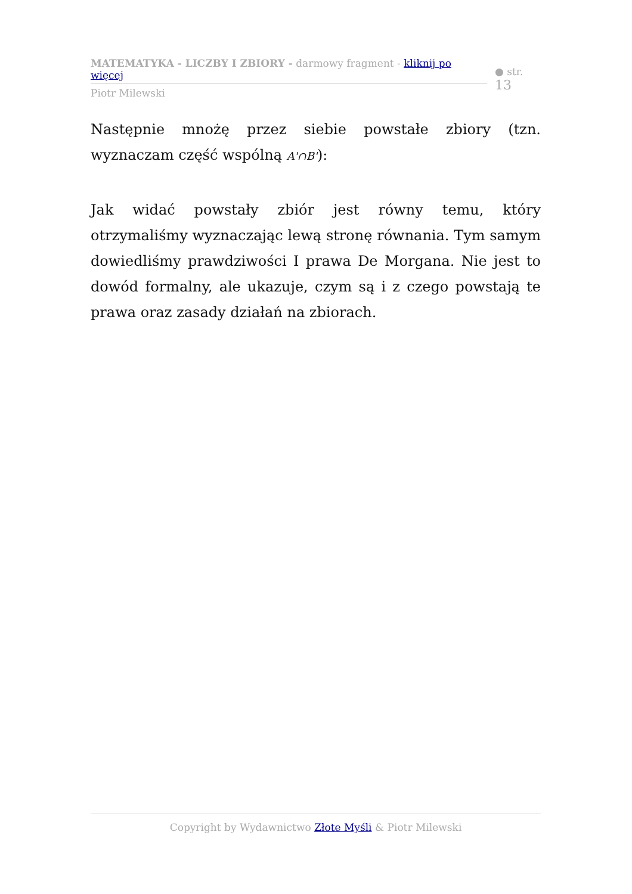MATEMATYKA - LICZBY I ZBIORY - darmowy fragment - kliknij po więcej
● str. 13
Piotr Milewski
Następnie mnożę przez siebie powstałe zbiory (tzn. wyznaczam część wspólną A'∩B'):
Jak widać powstały zbiór jest równy temu, który otrzymaliśmy wyznaczając lewą stronę równania. Tym samym dowiedliśmy prawdziwości I prawa De Morgana. Nie jest to dowód formalny, ale ukazuje, czym są i z czego powstają te prawa oraz zasady działań na zbiorach.
Copyright by Wydawnictwo Złote Myśli & Piotr Milewski